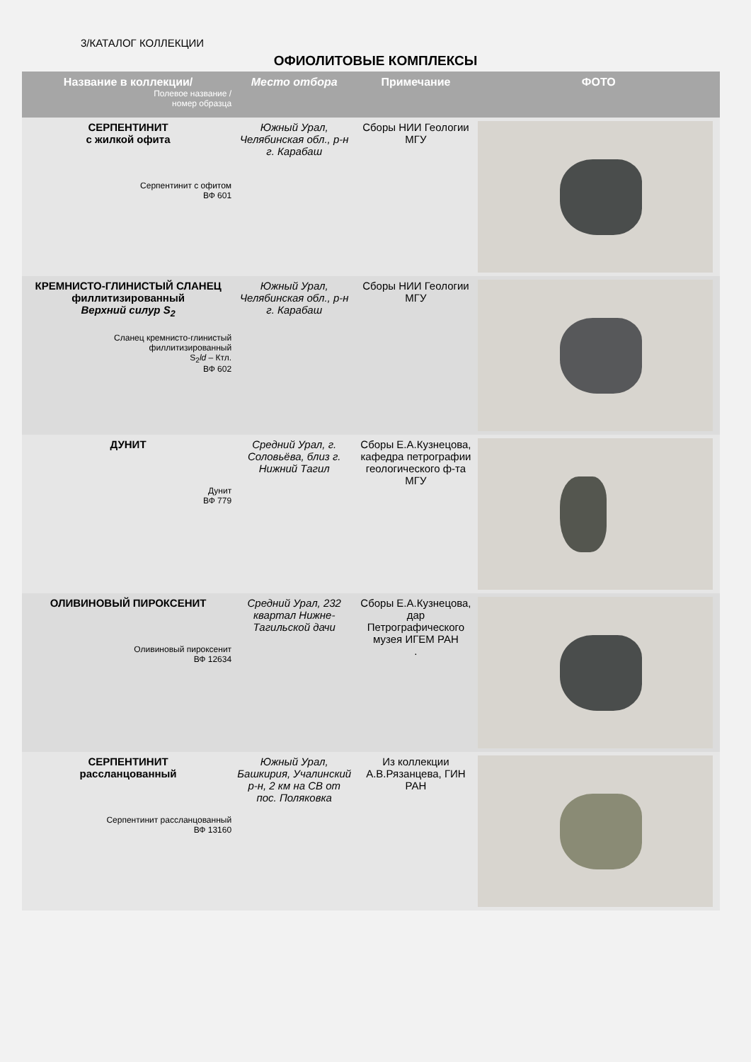3/КАТАЛОГ КОЛЛЕКЦИИ
ОФИОЛИТОВЫЕ КОМПЛЕКСЫ
| Название в коллекции/ Полевое название / номер образца | Место отбора | Примечание | ФОТО |
| --- | --- | --- | --- |
| СЕРПЕНТИНИТ с жилкой офита Серпентинит с офитом ВФ 601 | Южный Урал, Челябинская обл., р-н г. Карабаш | Сборы НИИ Геологии МГУ | |
| КРЕМНИСТО-ГЛИНИСТЫЙ СЛАНЕЦ филлитизированный Верхний силур S<sub>2</sub> Сланец кремнисто-глинистый филлитизированный S<sub>2</sub> ld – Ктл. ВФ 602 | Южный Урал, Челябинская обл., р-н г. Карабаш | Сборы НИИ Геологии МГУ | |
| ДУНИТ Дунит ВФ 779 | Средний Урал, г. Соловьёва, близ г. Нижний Тагил | Сборы Е.А.Кузнецова, кафедра петрографии геологического ф-та МГУ | |
| ОЛИВИНОВЫЙ ПИРОКСЕНИТ Оливиновый пироксенит ВФ 12634 | Средний Урал, 232 квартал Нижне-Тагильской дачи | Сборы Е.А.Кузнецова, дар Петрографического музея ИГЕМ РАН . | |
| СЕРПЕНТИНИТ рассланцованный Серпентинит рассланцованный ВФ 13160 | Южный Урал, Башкирия, Учалинский р-н, 2 км на СВ от пос. Поляковка | Из коллекции А.В.Рязанцева, ГИН РАН | |